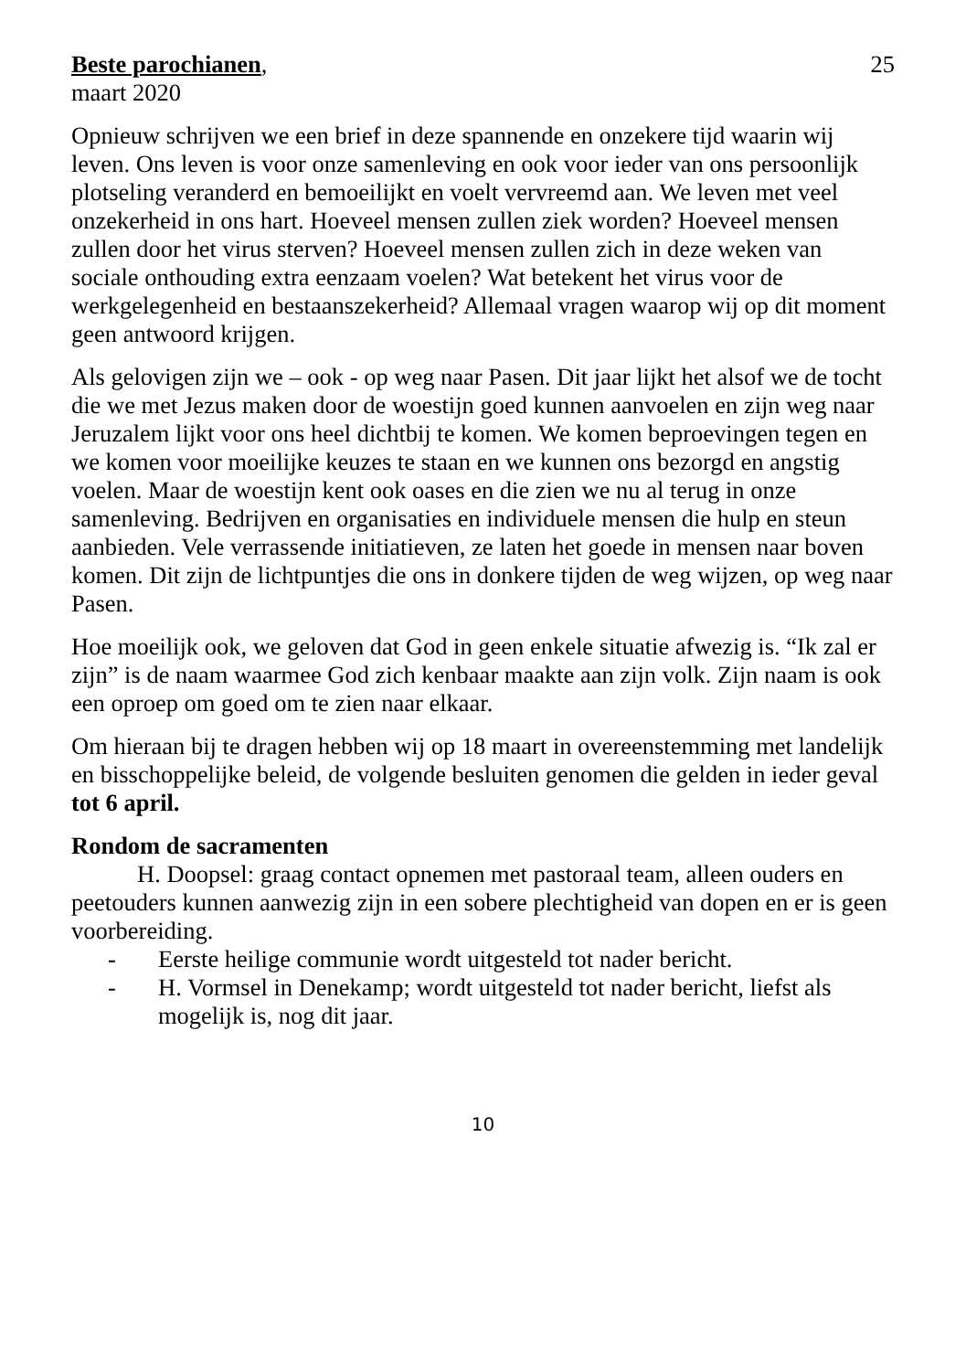Beste parochianen, 25
maart 2020
Opnieuw schrijven we een brief in deze spannende en onzekere tijd waarin wij leven. Ons leven is voor onze samenleving en ook voor ieder van ons persoonlijk plotseling veranderd en bemoeilijkt en voelt vervreemd aan. We leven met veel onzekerheid in ons hart. Hoeveel mensen zullen ziek worden? Hoeveel mensen zullen door het virus sterven? Hoeveel mensen zullen zich in deze weken van sociale onthouding extra eenzaam voelen? Wat betekent het virus voor de werkgelegenheid en bestaanszekerheid? Allemaal vragen waarop wij op dit moment geen antwoord krijgen.
Als gelovigen zijn we – ook - op weg naar Pasen. Dit jaar lijkt het alsof we de tocht die we met Jezus maken door de woestijn goed kunnen aanvoelen en zijn weg naar Jeruzalem lijkt voor ons heel dichtbij te komen. We komen beproevingen tegen en we komen voor moeilijke keuzes te staan en we kunnen ons bezorgd en angstig voelen. Maar de woestijn kent ook oases en die zien we nu al terug in onze samenleving. Bedrijven en organisaties en individuele mensen die hulp en steun aanbieden. Vele verrassende initiatieven, ze laten het goede in mensen naar boven komen. Dit zijn de lichtpuntjes die ons in donkere tijden de weg wijzen, op weg naar Pasen.
Hoe moeilijk ook, we geloven dat God in geen enkele situatie afwezig is. “Ik zal er zijn” is de naam waarmee God zich kenbaar maakte aan zijn volk. Zijn naam is ook een oproep om goed om te zien naar elkaar.
Om hieraan bij te dragen hebben wij op 18 maart in overeenstemming met landelijk en bisschoppelijke beleid, de volgende besluiten genomen die gelden in ieder geval tot 6 april.
Rondom de sacramenten
H. Doopsel: graag contact opnemen met pastoraal team, alleen ouders en peetouders kunnen aanwezig zijn in een sobere plechtigheid van dopen en er is geen voorbereiding.
- Eerste heilige communie wordt uitgesteld tot nader bericht.
- H. Vormsel in Denekamp; wordt uitgesteld tot nader bericht, liefst als mogelijk is, nog dit jaar.
10